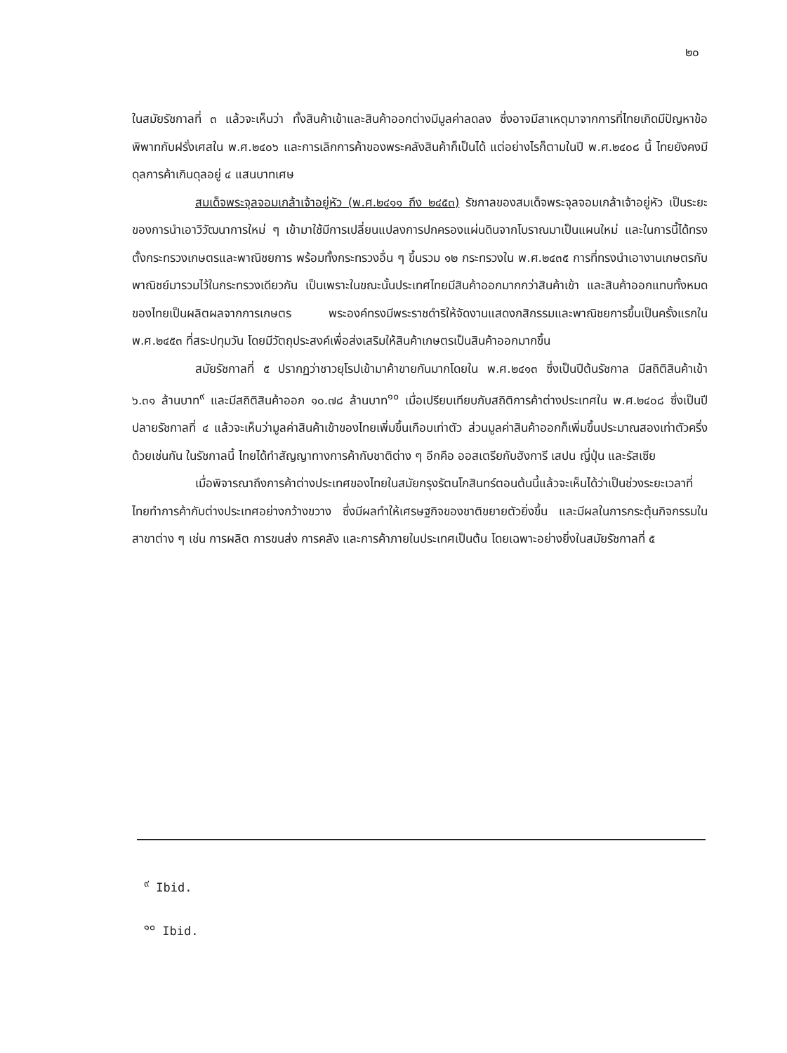๒๐
ในสมัยรัชกาลที่ ๓ แล้วจะเห็นว่า ทั้งสินค้าเข้าและสินค้าออกต่างมีมูลค่าลดลง ซึ่งอาจมีสาเหตุมาจากการที่ไทยเกิดมีปัญหาข้อพิพาทกับฝรั่งเศสใน พ.ศ.๒๔๐๖ และการเลิกการค้าของพระคลังสินค้าก็เป็นได้ แต่อย่างไรก็ตามในปี พ.ศ.๒๔๐๘ นี้ ไทยยังคงมีดุลการค้าเกินดุลอยู่ ๔ แสนบาทเศษ
สมเด็จพระจุลจอมเกล้าเจ้าอยู่หัว (พ.ศ.๒๔๑๑ ถึง ๒๔๕๓) รัชกาลของสมเด็จพระจุลจอมเกล้าเจ้าอยู่หัว เป็นระยะของการนำเอาวิวัฒนาการใหม่ ๆ เข้ามาใช้มีการเปลี่ยนแปลงการปกครองแผ่นดินจากโบราณมาเป็นแผนใหม่ และในการนี้ได้ทรงตั้งกระทรวงเกษตรและพาณิชยการ พร้อมทั้งกระทรวงอื่น ๆ ขึ้นรวม ๑๒ กระทรวงใน พ.ศ.๒๔๓๕ การที่ทรงนำเอางานเกษตรกับพาณิชย์มารวมไว้ในกระทรวงเดียวกัน เป็นเพราะในขณะนั้นประเทศไทยมีสินค้าออกมากกว่าสินค้าเข้า และสินค้าออกแทบทั้งหมดของไทยเป็นผลิตผลจากการเกษตร พระองค์ทรงมีพระราชดำริให้จัดงานแสดงกสิกรรมและพาณิชยการขึ้นเป็นครั้งแรกใน พ.ศ.๒๔๕๓ ที่สระปทุมวัน โดยมีวัตถุประสงค์เพื่อส่งเสริมให้สินค้าเกษตรเป็นสินค้าออกมากขึ้น
สมัยรัชกาลที่ ๕ ปรากฏว่าชาวยุโรปเข้ามาค้าขายกันมากโดยใน พ.ศ.๒๔๑๓ ซึ่งเป็นปีต้นรัชกาล มีสถิติสินค้าเข้า ๖.๓๑ ล้านบาท<sup>๙</sup> และมีสถิติสินค้าออก ๑๐.๗๘ ล้านบาท<sup>๑๐</sup> เมื่อเปรียบเทียบกับสถิติการค้าต่างประเทศใน พ.ศ.๒๔๐๘ ซึ่งเป็นปีปลายรัชกาลที่ ๔ แล้วจะเห็นว่ามูลค่าสินค้าเข้าของไทยเพิ่มขึ้นเกือบเท่าตัว ส่วนมูลค่าสินค้าออกก็เพิ่มขึ้นประมาณสองเท่าตัวครึ่งด้วยเช่นกัน ในรัชกาลนี้ ไทยได้ทำสัญญาทางการค้ากับชาติต่าง ๆ อีกคือ ออสเตรียกับฮังการี เสปน ญี่ปุ่น และรัสเซีย
เมื่อพิจารณาถึงการค้าต่างประเทศของไทยในสมัยกรุงรัตนโกสินทร์ตอนต้นนี้แล้วจะเห็นได้ว่าเป็นช่วงระยะเวลาที่ไทยทำการค้ากับต่างประเทศอย่างกว้างขวาง ซึ่งมีผลทำให้เศรษฐกิจของชาติขยายตัวยิ่งขึ้น และมีผลในการกระตุ้นกิจกรรมในสาขาต่าง ๆ เช่น การผลิต การขนส่ง การคลัง และการค้าภายในประเทศเป็นต้น โดยเฉพาะอย่างยิ่งในสมัยรัชกาลที่ ๕
<sup>๙</sup> Ibid.
<sup>๑๐</sup> Ibid.